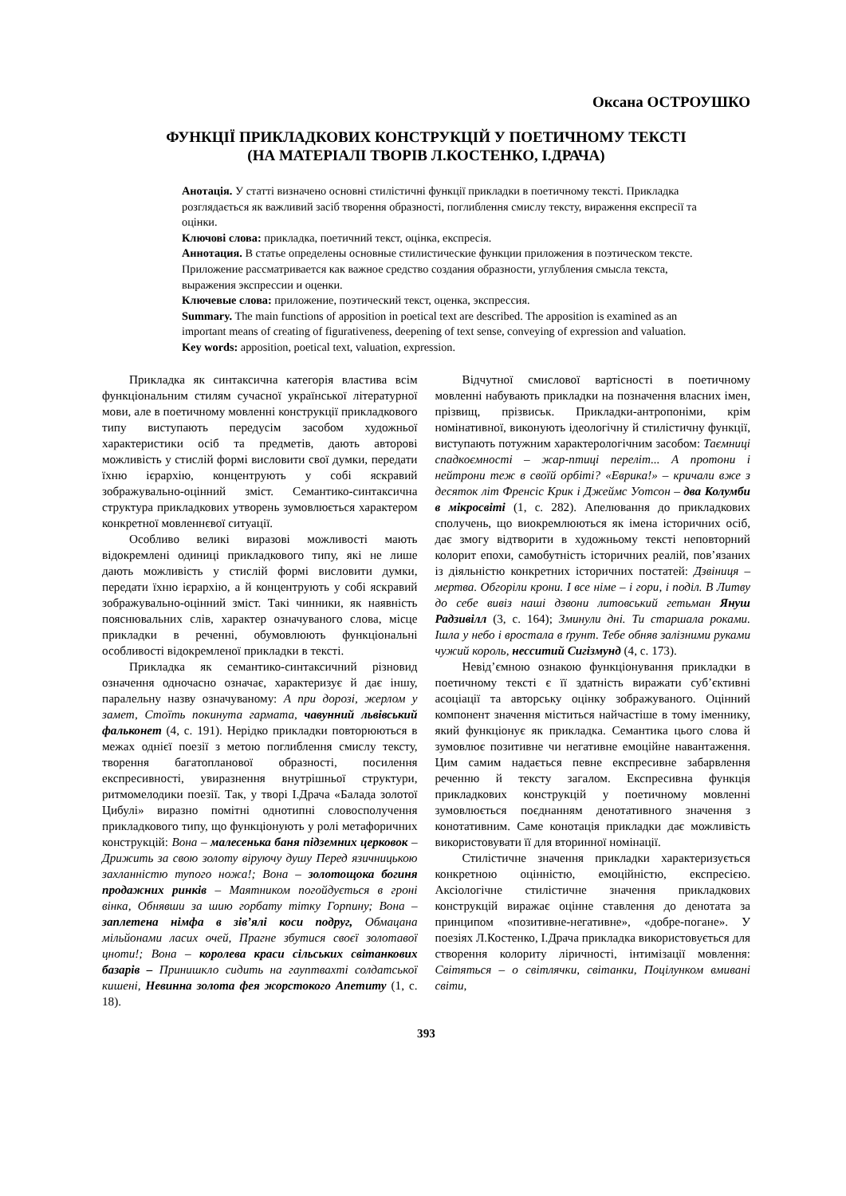Оксана ОСТРОУШКО
ФУНКЦІЇ ПРИКЛАДКОВИХ КОНСТРУКЦІЙ У ПОЕТИЧНОМУ ТЕКСТІ
(НА МАТЕРІАЛІ ТВОРІВ Л.КОСТЕНКО, І.ДРАЧА)
Анотація. У статті визначено основні стилістичні функції прикладки в поетичному тексті. Прикладка розглядається як важливий засіб творення образності, поглиблення смислу тексту, вираження експресії та оцінки.
Ключові слова: прикладка, поетичний текст, оцінка, експресія.
Аннотация. В статье определены основные стилистические функции приложения в поэтическом тексте. Приложение рассматривается как важное средство создания образности, углубления смысла текста, выражения экспрессии и оценки.
Ключевые слова: приложение, поэтический текст, оценка, экспрессия.
Summary. The main functions of apposition in poetical text are described. The apposition is examined as an important means of creating of figurativeness, deepening of text sense, conveying of expression and valuation.
Key words: apposition, poetical text, valuation, expression.
Прикладка як синтаксична категорія властива всім функціональним стилям сучасної української літературної мови, але в поетичному мовленні конструкції прикладкового типу виступають передусім засобом художньої характеристики осіб та предметів, дають авторові можливість у стислій формі висловити свої думки, передати їхню ієрархію, концентрують у собі яскравий зображувально-оцінний зміст. Семантико-синтаксична структура прикладкових утворень зумовлюється характером конкретної мовленнєвої ситуації.
Особливо великі виразові можливості мають відокремлені одиниці прикладкового типу, які не лише дають можливість у стислій формі висловити думки, передати їхню ієрархію, а й концентрують у собі яскравий зображувально-оцінний зміст. Такі чинники, як наявність пояснювальних слів, характер означуваного слова, місце прикладки в реченні, обумовлюють функціональні особливості відокремленої прикладки в тексті.
Прикладка як семантико-синтаксичний різновид означення одночасно означає, характеризує й дає іншу, паралельну назву означуваному: А при дорозі, жерлом у замет, Стоїть покинута гармата, чавунний львівський фальконет (4, с. 191). Нерідко прикладки повторюються в межах однієї поезії з метою поглиблення смислу тексту, творення багатопланової образності, посилення експресивності, увиразнення внутрішньої структури, ритмомелодики поезії. Так, у творі І.Драча «Балада золотої Цибулі» виразно помітні однотипні словосполучення прикладкового типу, що функціонують у ролі метафоричних конструкцій: Вона – малесенька баня підземних церковок – Дрижить за свою золоту віруючу душу Перед язичницькою захланністю тупого ножа!; Вона – золотощока богиня продажних ринків – Маятником погойдується в гроні вінка, Обнявши за шию горбату тітку Горпину; Вона – заплетена німфа в зів’ялі коси подруг, Обмацана мільйонами ласих очей, Прагне збутися своєї золотавої цноти!; Вона – королева краси сільських світанкових базарів – Принишкло сидить на гауптвахті солдатської кишені, Невинна золота фея жорстокого Апетиту (1, с. 18).
Відчутної смислової вартісності в поетичному мовленні набувають прикладки на позначення власних імен, прізвищ, прізвиськ. Прикладки-антропоніми, крім номінативної, виконують ідеологічну й стилістичну функції, виступають потужним характерологічним засобом: Таємниці спадкоємності – жар-птиці переліт... А протони і нейтрони теж в своїй орбіті? «Еврика!» – кричали вже з десяток літ Френсіс Крик і Джеймс Уотсон – два Колумби в мікросвіті (1, с. 282). Апелювання до прикладкових сполучень, що виокремлюються як імена історичних осіб, дає змогу відтворити в художньому тексті неповторний колорит епохи, самобутність історичних реалій, пов’язаних із діяльністю конкретних історичних постатей: Дзвіниця – мертва. Обгоріли крони. І все німе – і гори, і поділ. В Литву до себе вивіз наші дзвони литовський гетьман Януш Радзивілл (3, с. 164); Зминули дні. Ти старшала роками. Ішла у небо і вростала в ґрунт. Тебе обняв залізними руками чужий король, несситий Сигізмунд (4, с. 173).
Невід’ємною ознакою функціонування прикладки в поетичному тексті є її здатність виражати суб’єктивні асоціації та авторську оцінку зображуваного. Оцінний компонент значення міститься найчастіше в тому іменнику, який функціонує як прикладка. Семантика цього слова й зумовлює позитивне чи негативне емоційне навантаження. Цим самим надається певне експресивне забарвлення реченню й тексту загалом. Експресивна функція прикладкових конструкцій у поетичному мовленні зумовлюється поєднанням денотативного значення з конотативним. Саме конотація прикладки дає можливість використовувати її для вторинної номінації.
Стилістичне значення прикладки характеризується конкретною оцінністю, емоційністю, експресією. Аксіологічне стилістичне значення прикладкових конструкцій виражає оцінне ставлення до денотата за принципом «позитивне-негативне», «добре-погане». У поезіях Л.Костенко, І.Драча прикладка використовується для створення колориту ліричності, інтимізації мовлення: Світяться – о світлячки, світанки, Поцілунком вмивані світи,
393